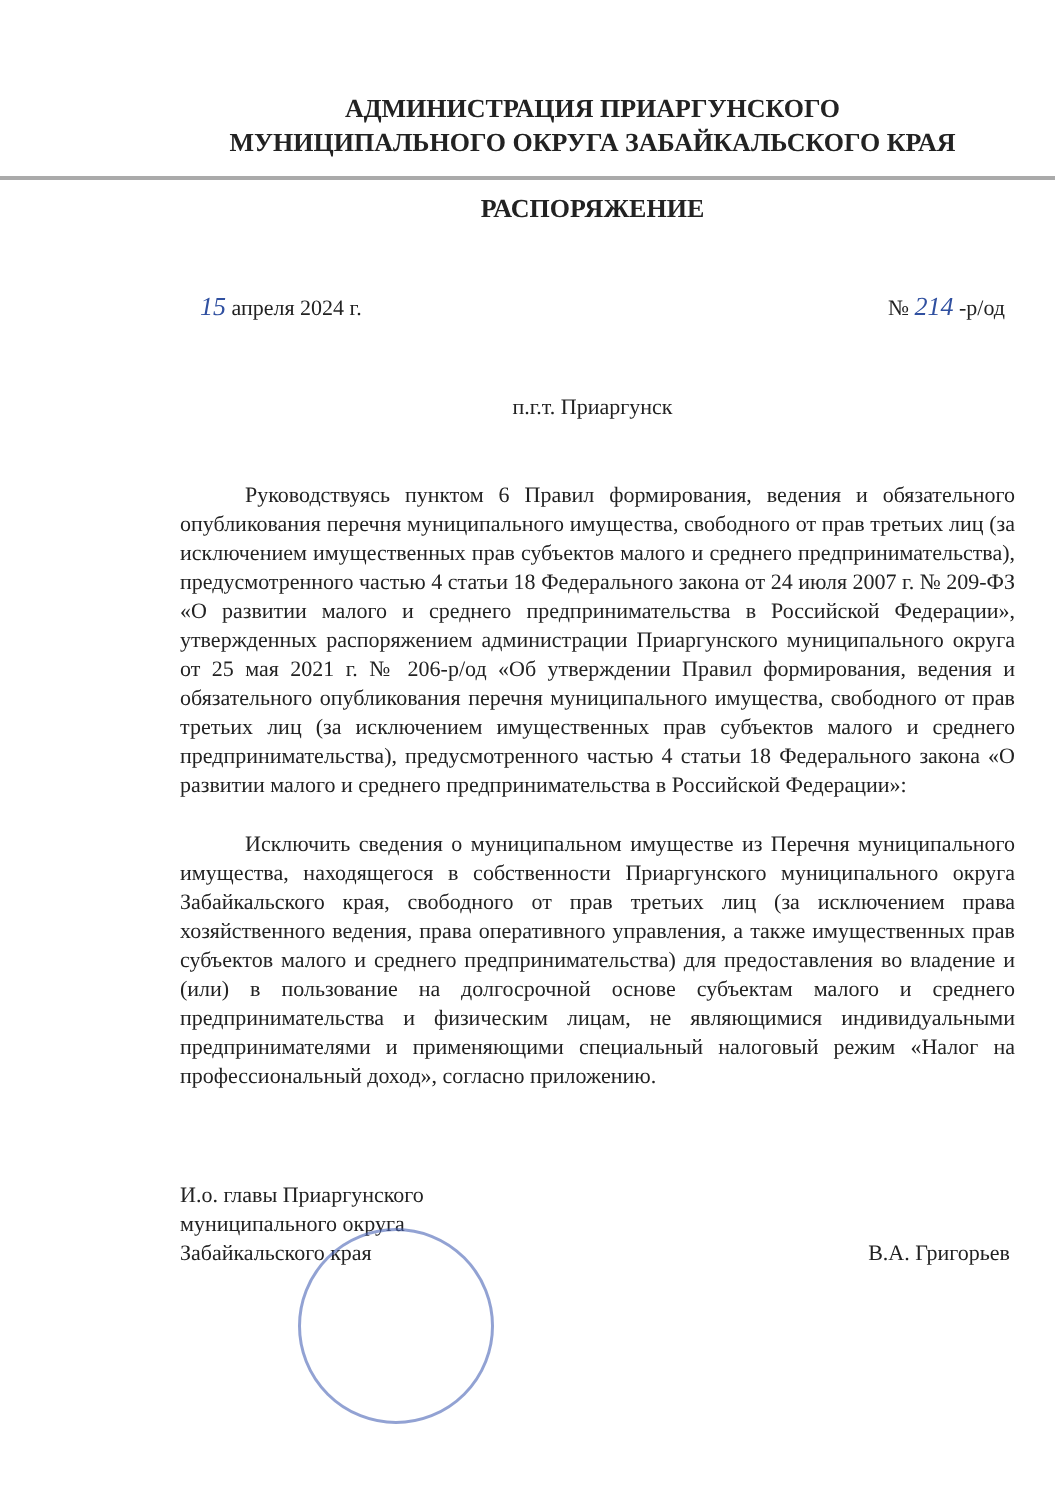АДМИНИСТРАЦИЯ ПРИАРГУНСКОГО
МУНИЦИПАЛЬНОГО ОКРУГА ЗАБАЙКАЛЬСКОГО КРАЯ
РАСПОРЯЖЕНИЕ
15 апреля 2024 г. № 214 -р/од
п.г.т. Приаргунск
Руководствуясь пунктом 6 Правил формирования, ведения и обязательного опубликования перечня муниципального имущества, свободного от прав третьих лиц (за исключением имущественных прав субъектов малого и среднего предпринимательства), предусмотренного частью 4 статьи 18 Федерального закона от 24 июля 2007 г. № 209-ФЗ «О развитии малого и среднего предпринимательства в Российской Федерации», утвержденных распоряжением администрации Приаргунского муниципального округа от 25 мая 2021 г. № 206-р/од «Об утверждении Правил формирования, ведения и обязательного опубликования перечня муниципального имущества, свободного от прав третьих лиц (за исключением имущественных прав субъектов малого и среднего предпринимательства), предусмотренного частью 4 статьи 18 Федерального закона «О развитии малого и среднего предпринимательства в Российской Федерации»:
Исключить сведения о муниципальном имуществе из Перечня муниципального имущества, находящегося в собственности Приаргунского муниципального округа Забайкальского края, свободного от прав третьих лиц (за исключением права хозяйственного ведения, права оперативного управления, а также имущественных прав субъектов малого и среднего предпринимательства) для предоставления во владение и (или) в пользование на долгосрочной основе субъектам малого и среднего предпринимательства и физическим лицам, не являющимися индивидуальными предпринимателями и применяющими специальный налоговый режим «Налог на профессиональный доход», согласно приложению.
И.о. главы Приаргунского
муниципального округа
Забайкальского края
В.А. Григорьев